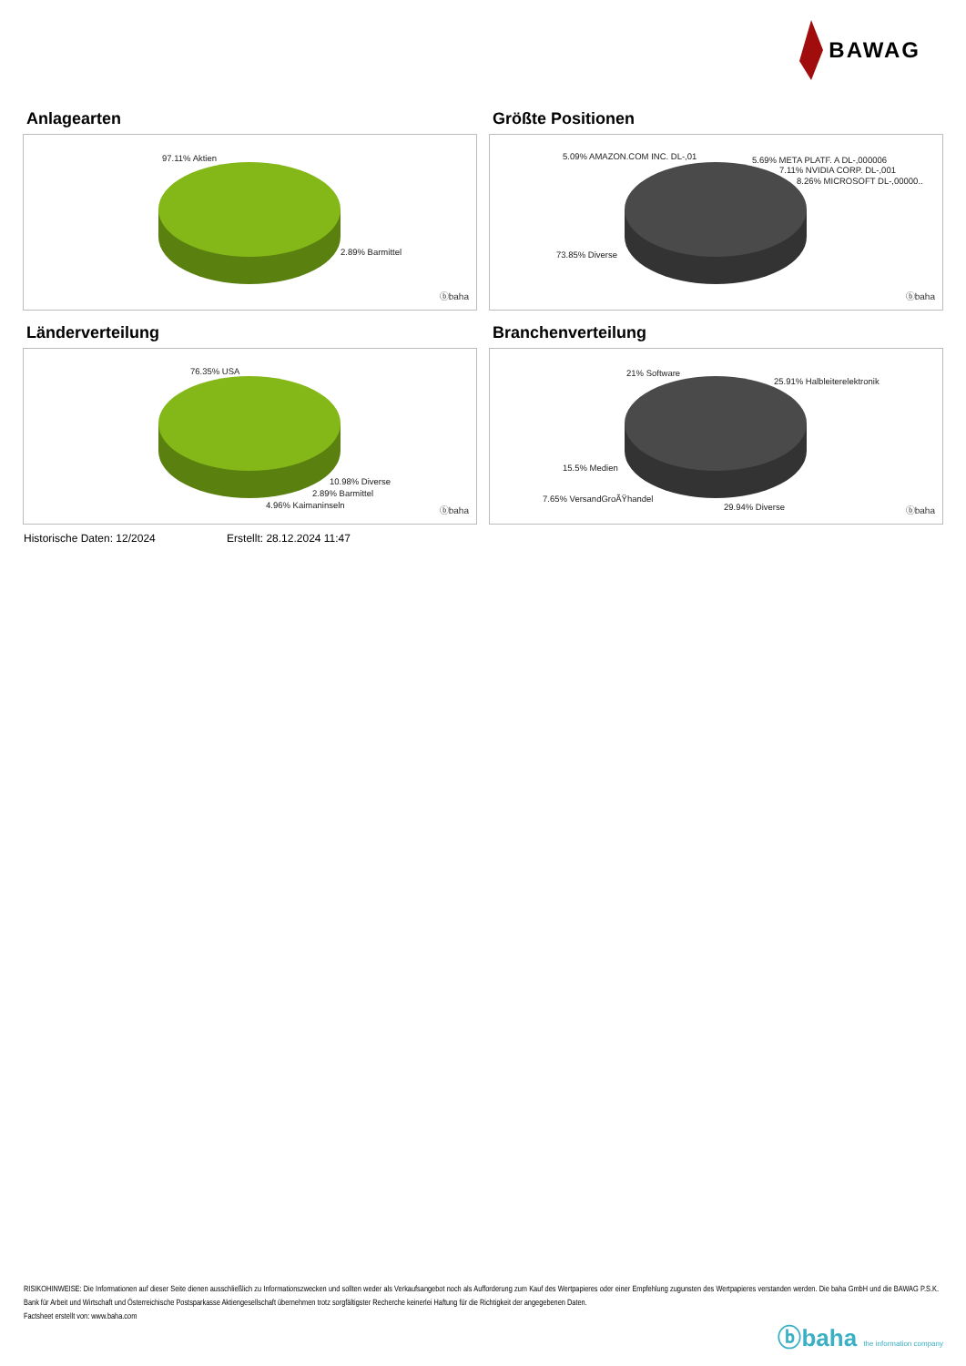BAWAG
Anlagearten
97.11% Aktien
2.89% Barmittel
ⓑbaha
Größte Positionen
5.09% AMAZON.COM INC. DL-,01 5.69% META PLATF. A DL-,000006
7.11% NVIDIA CORP. DL-,001
8.26% MICROSOFT DL-,00000..
73.85% Diverse
ⓑbaha
Länderverteilung
76.35% USA
10.98% Diverse
2.89% Barmittel
4.96% Kaimaninseln
ⓑbaha
Branchenverteilung
21% Software
25.91% Halbleiterelektronik
15.5% Medien
7.65% VersandGroÃŸhandel
29.94% Diverse ⓑbaha
Historische Daten: 12/2024 Erstellt: 28.12.2024 11:47
RISIKOHINWEISE: Die Informationen auf dieser Seite dienen ausschließlich zu Informationszwecken und sollten weder als Verkaufsangebot noch als Aufforderung zum Kauf des Wertpapieres oder einer Empfehlung zugunsten des Wertpapieres verstanden werden. Die baha GmbH und die BAWAG P.S.K. Bank für Arbeit und Wirtschaft und Österreichische Postsparkasse Aktiengesellschaft übernehmen trotz sorgfältigster Recherche keinerlei Haftung für die Richtigkeit der angegebenen Daten.
Factsheet erstellt von: www.baha.com
ⓑbaha the information company